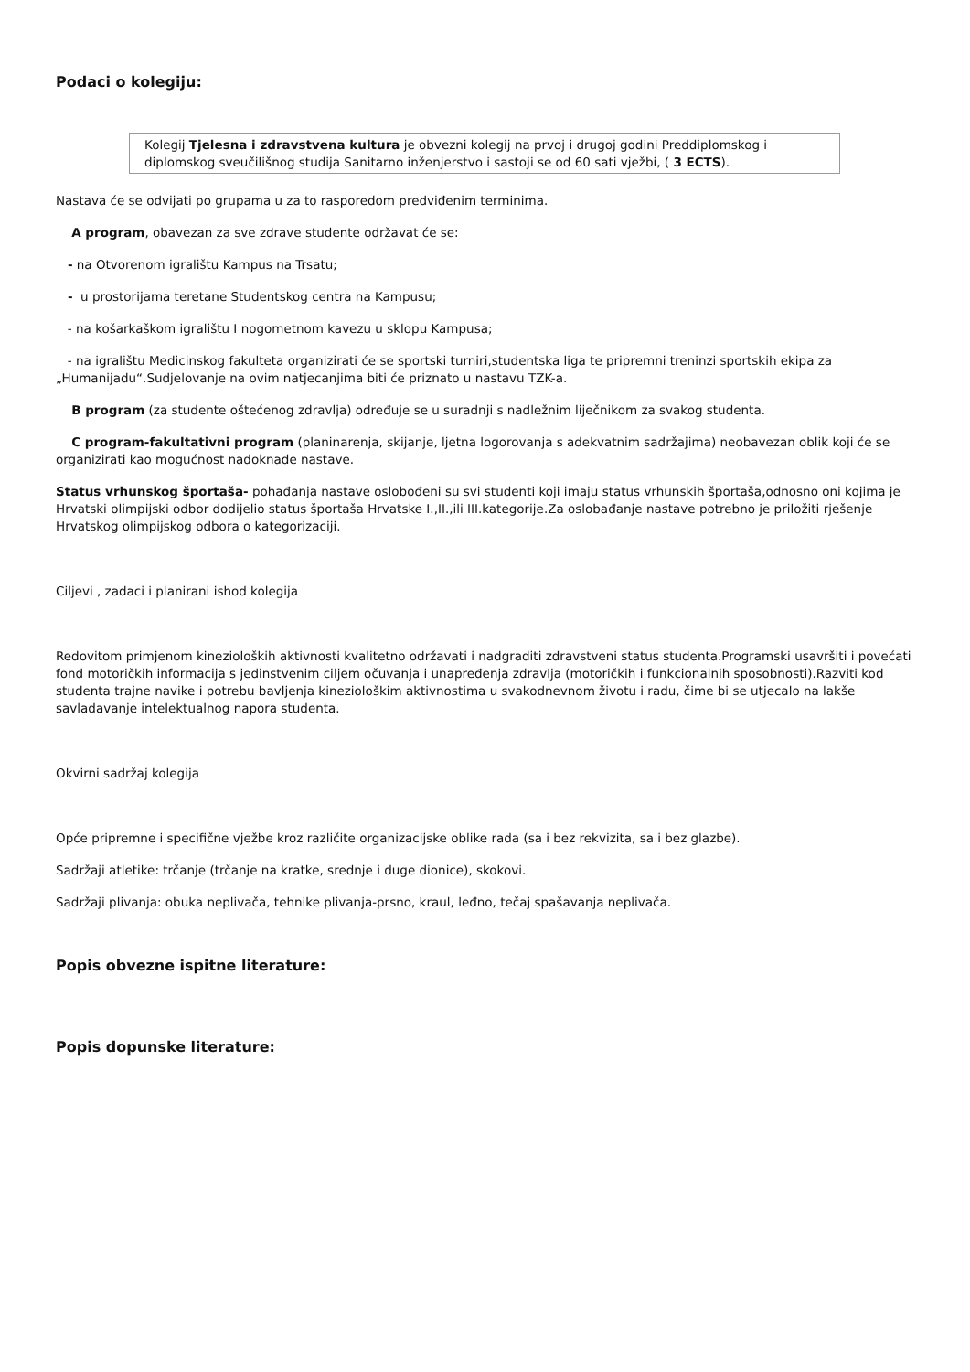Podaci o kolegiju:
Kolegij Tjelesna i zdravstvena kultura je obvezni kolegij na prvoj i drugoj godini Preddiplomskog i diplomskog sveučilišnog studija Sanitarno inženjerstvo i sastoji se od 60 sati vježbi, ( 3 ECTS).
Nastava će se odvijati po grupama u za to rasporedom predviđenim terminima.
A program, obavezan za sve zdrave studente održavat će se:
- na Otvorenom igralištu Kampus na Trsatu;
- u prostorijama teretane Studentskog centra na Kampusu;
- na košarkaškom igralištu I nogometnom kavezu u sklopu Kampusa;
- na igralištu Medicinskog fakulteta organizirati će se sportski turniri,studentska liga te pripremni treninzi sportskih ekipa za „Humanijadu“.Sudjelovanje na ovim natjecanjima biti će priznato u nastavu TZK-a.
B program (za studente oštećenog zdravlja) određuje se u suradnji s nadležnim liječnikom za svakog studenta.
C program-fakultativni program (planinarenja, skijanje, ljetna logorovanja s adekvatnim sadržajima) neobavezan oblik koji će se organizirati kao mogućnost nadoknade nastave.
Status vrhunskog športaša- pohađanja nastave oslobođeni su svi studenti koji imaju status vrhunskih športaša,odnosno oni kojima je Hrvatski olimpijski odbor dodijelio status športaša Hrvatske I.,II.,ili III.kategorije.Za oslobađanje nastave potrebno je priložiti rješenje Hrvatskog olimpijskog odbora o kategorizaciji.
Ciljevi , zadaci i planirani ishod kolegija
Redovitom primjenom kinezioloških aktivnosti kvalitetno održavati i nadgraditi zdravstveni status studenta.Programski usavršiti i povećati fond motoričkih informacija s jedinstvenim ciljem očuvanja i unapređenja zdravlja (motoričkih i funkcionalnih sposobnosti).Razviti kod studenta trajne navike i potrebu bavljenja kineziološkim aktivnostima u svakodnevnom životu i radu, čime bi se utjecalo na lakše savladavanje intelektualnog napora studenta.
Okvirni sadržaj kolegija
Opće pripremne i specifične vježbe kroz različite organizacijske oblike rada (sa i bez rekvizita, sa i bez glazbe).
Sadržaji atletike: trčanje (trčanje na kratke, srednje i duge dionice), skokovi.
Sadržaji plivanja: obuka neplivača, tehnike plivanja-prsno, kraul, leđno, tečaj spašavanja neplivača.
Popis obvezne ispitne literature:
Popis dopunske literature: